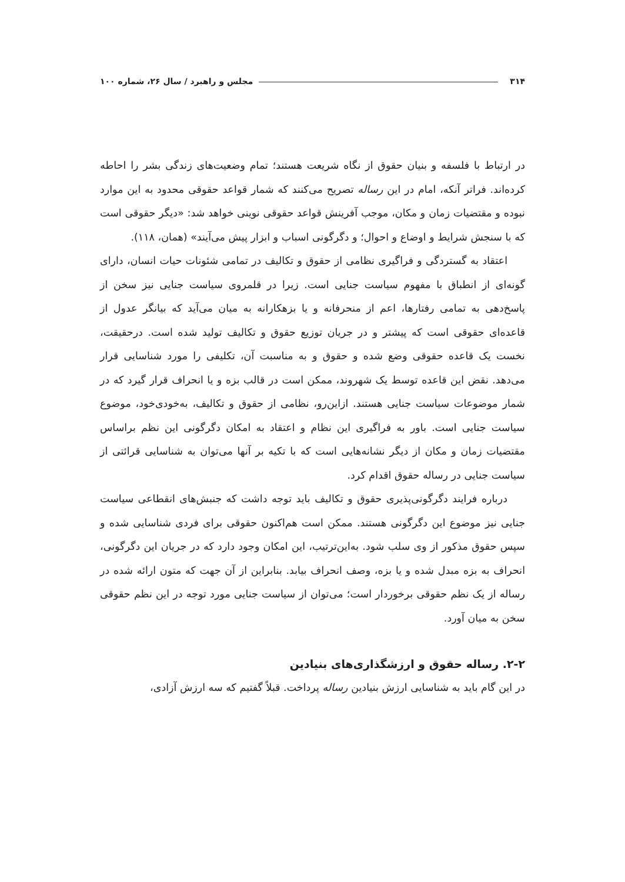۳۱۴ مجلس و راهبرد / سال ۲۶، شماره ۱۰۰
در ارتباط با فلسفه و بنیان حقوق از نگاه شریعت هستند؛ تمام وضعیت‌های زندگی بشر را احاطه کرده‌اند. فراتر آنکه، امام در این رساله تصریح می‌کنند که شمار قواعد حقوقی محدود به این موارد نبوده و مقتضیات زمان و مکان، موجب آفرینش قواعد حقوقی نوینی خواهد شد: «دیگر حقوقی است که با سنجش شرایط و اوضاع و احوال؛ و دگرگونی اسباب و ابزار پیش می‌آیند» (همان، ۱۱۸).
اعتقاد به گستردگی و فراگیری نظامی از حقوق و تکالیف در تمامی شئونات حیات انسان، دارای گونه‌ای از انطباق با مفهوم سیاست جنایی است. زیرا در قلمروی سیاست جنایی نیز سخن از پاسخ‌دهی به تمامی رفتارها، اعم از منحرفانه و یا بزهکارانه به میان می‌آید که بیانگر عدول از قاعده‌ای حقوقی است که پیشتر و در جریان توزیع حقوق و تکالیف تولید شده است. درحقیقت، نخست یک قاعده حقوقی وضع شده و حقوق و به مناسبت آن، تکلیفی را مورد شناسایی قرار می‌دهد. نقض این قاعده توسط یک شهروند، ممکن است در قالب بزه و یا انحراف قرار گیرد که در شمار موضوعات سیاست جنایی هستند. ازاین‌رو، نظامی از حقوق و تکالیف، به‌خودی‌خود، موضوع سیاست جنایی است. باور به فراگیری این نظام و اعتقاد به امکان دگرگونی این نظم براساس مقتضیات زمان و مکان از دیگر نشانه‌هایی است که با تکیه بر آنها می‌توان به شناسایی قرائتی از سیاست جنایی در رساله حقوق اقدام کرد.
درباره فرایند دگرگونی‌پذیری حقوق و تکالیف باید توجه داشت که جنبش‌های انقطاعی سیاست جنایی نیز موضوع این دگرگونی هستند. ممکن است هم‌اکنون حقوقی برای فردی شناسایی شده و سپس حقوق مذکور از وی سلب شود. به‌این‌ترتیب، این امکان وجود دارد که در جریان این دگرگونی، انحراف به بزه مبدل شده و یا بزه، وصف انحراف بیابد. بنابراین از آن جهت که متون ارائه شده در رساله از یک نظم حقوقی برخوردار است؛ می‌توان از سیاست جنایی مورد توجه در این نظم حقوقی سخن به میان آورد.
۲-۲. رساله حقوق و ارزشگذاری‌های بنیادین
در این گام باید به شناسایی ارزش بنیادین رساله پرداخت. قبلاً گفتیم که سه ارزش آزادی،